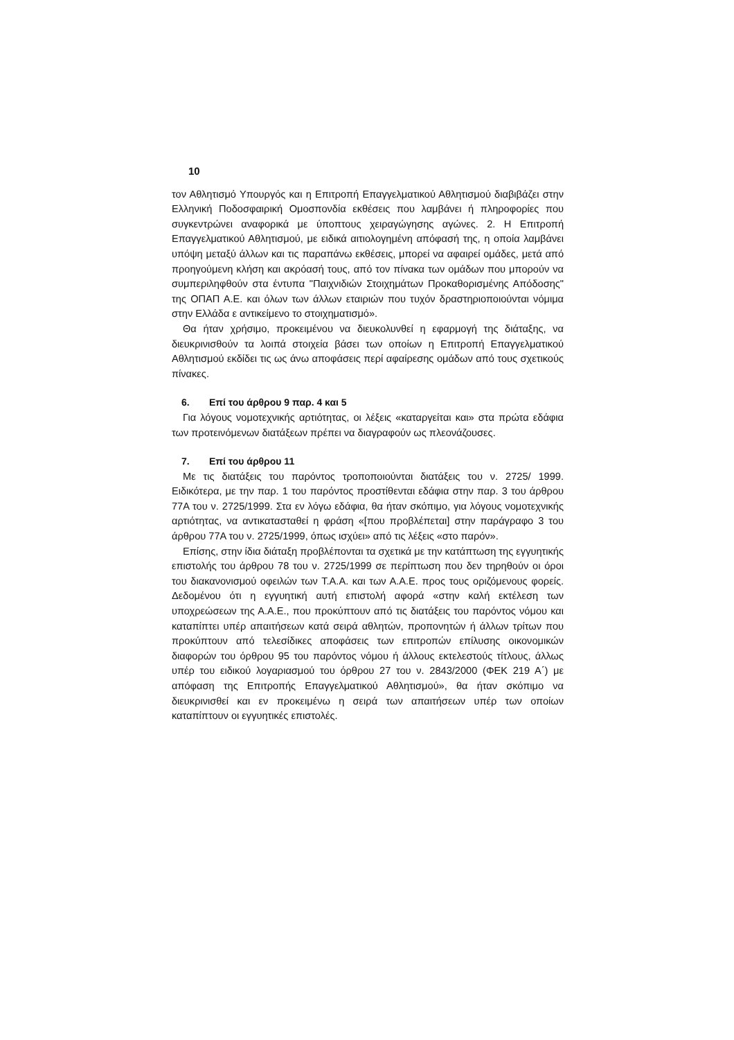10
τον Αθλητισμό Υπουργός και η Επιτροπή Επαγγελματικού Αθλητισμού διαβιβάζει στην Ελληνική Ποδοσφαιρική Ομοσπονδία εκθέσεις που λαμβάνει ή πληροφορίες που συγκεντρώνει αναφορικά με ύποπτους χειραγώγησης αγώνες. 2. Η Επιτροπή Επαγγελματικού Αθλητισμού, με ειδικά αιτιολογημένη απόφασή της, η οποία λαμβάνει υπόψη μεταξύ άλλων και τις παραπάνω εκθέσεις, μπορεί να αφαιρεί ομάδες, μετά από προηγούμενη κλήση και ακρόασή τους, από τον πίνακα των ομάδων που μπορούν να συμπεριληφθούν στα έντυπα "Παιχνιδιών Στοιχημάτων Προκαθορισμένης Απόδοσης" της ΟΠΑΠ Α.Ε. και όλων των άλλων εταιριών που τυχόν δραστηριοποιούνται νόμιμα στην Ελλάδα ε αντικείμενο το στοιχηματισμό».
Θα ήταν χρήσιμο, προκειμένου να διευκολυνθεί η εφαρμογή της διάταξης, να διευκρινισθούν τα λοιπά στοιχεία βάσει των οποίων η Επιτροπή Επαγγελματικού Αθλητισμού εκδίδει τις ως άνω αποφάσεις περί αφαίρεσης ομάδων από τους σχετικούς πίνακες.
6. Επί του άρθρου 9 παρ. 4 και 5
Για λόγους νομοτεχνικής αρτιότητας, οι λέξεις «καταργείται και» στα πρώτα εδάφια των προτεινόμενων διατάξεων πρέπει να διαγραφούν ως πλεονάζουσες.
7. Επί του άρθρου 11
Με τις διατάξεις του παρόντος τροποποιούνται διατάξεις του ν. 2725/ 1999. Ειδικότερα, με την παρ. 1 του παρόντος προστίθενται εδάφια στην παρ. 3 του άρθρου 77Α του ν. 2725/1999. Στα εν λόγω εδάφια, θα ήταν σκόπιμο, για λόγους νομοτεχνικής αρτιότητας, να αντικατασταθεί η φράση «[που προβλέπεται] στην παράγραφο 3 του άρθρου 77Α του ν. 2725/1999, όπως ισχύει» από τις λέξεις «στο παρόν».
Επίσης, στην ίδια διάταξη προβλέπονται τα σχετικά με την κατάπτωση της εγγυητικής επιστολής του άρθρου 78 του ν. 2725/1999 σε περίπτωση που δεν τηρηθούν οι όροι του διακανονισμού οφειλών των Τ.Α.Α. και των Α.Α.Ε. προς τους οριζόμενους φορείς. Δεδομένου ότι η εγγυητική αυτή επιστολή αφορά «στην καλή εκτέλεση των υποχρεώσεων της Α.Α.Ε., που προκύπτουν από τις διατάξεις του παρόντος νόμου και καταπίπτει υπέρ απαιτήσεων κατά σειρά αθλητών, προπονητών ή άλλων τρίτων που προκύπτουν από τελεσίδικες αποφάσεις των επιτροπών επίλυσης οικονομικών διαφορών του όρθρου 95 του παρόντος νόμου ή άλλους εκτελεστούς τίτλους, άλλως υπέρ του ειδικού λογαριασμού του όρθρου 27 του ν. 2843/2000 (ΦΕΚ 219 Α΄) με απόφαση της Επιτροπής Επαγγελματικού Αθλητισμού», θα ήταν σκόπιμο να διευκρινισθεί και εν προκειμένω η σειρά των απαιτήσεων υπέρ των οποίων καταπίπτουν οι εγγυητικές επιστολές.